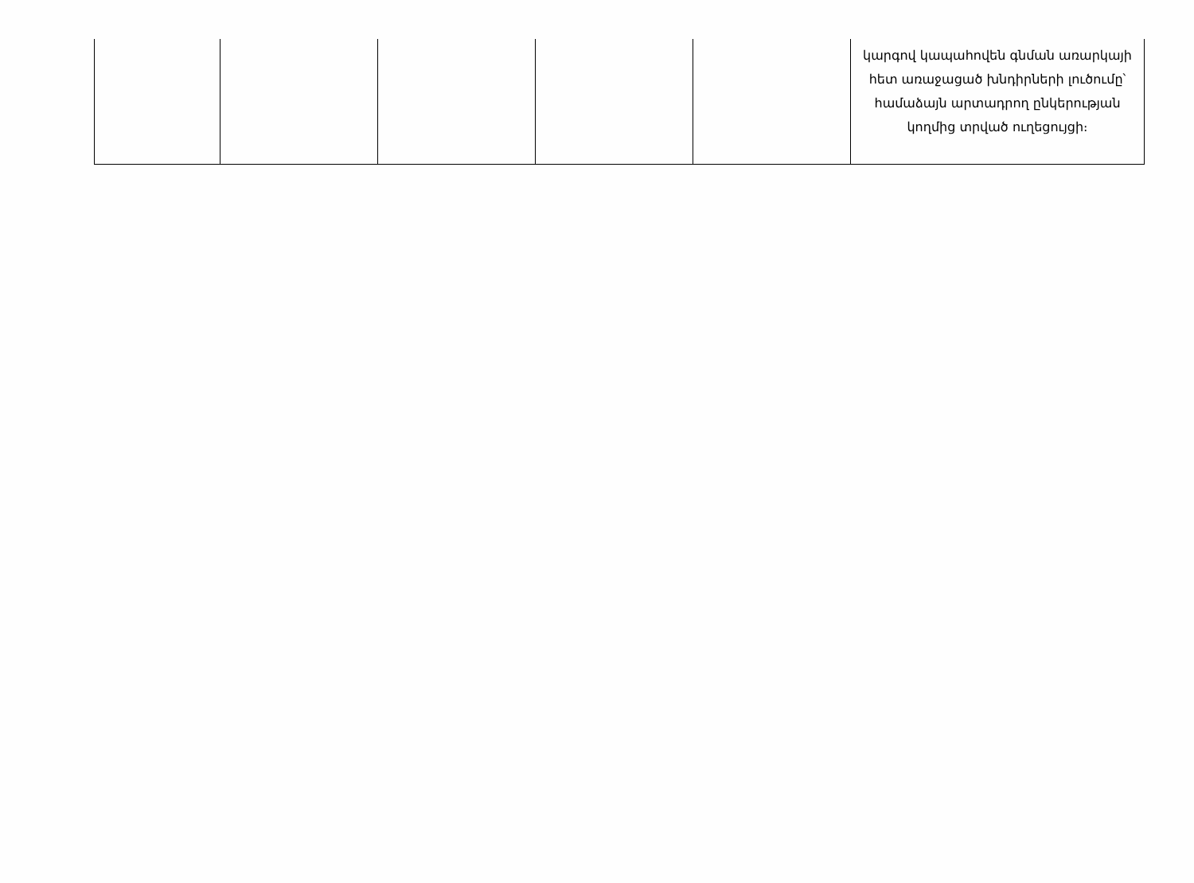| | | | | | կարգով կապահովեն գնման առարկայի հետ առաջացած խնդիրների լուծումը՝ համաձայն արտադրող ընկերության կողմից տրված ուղեցույցի։ |